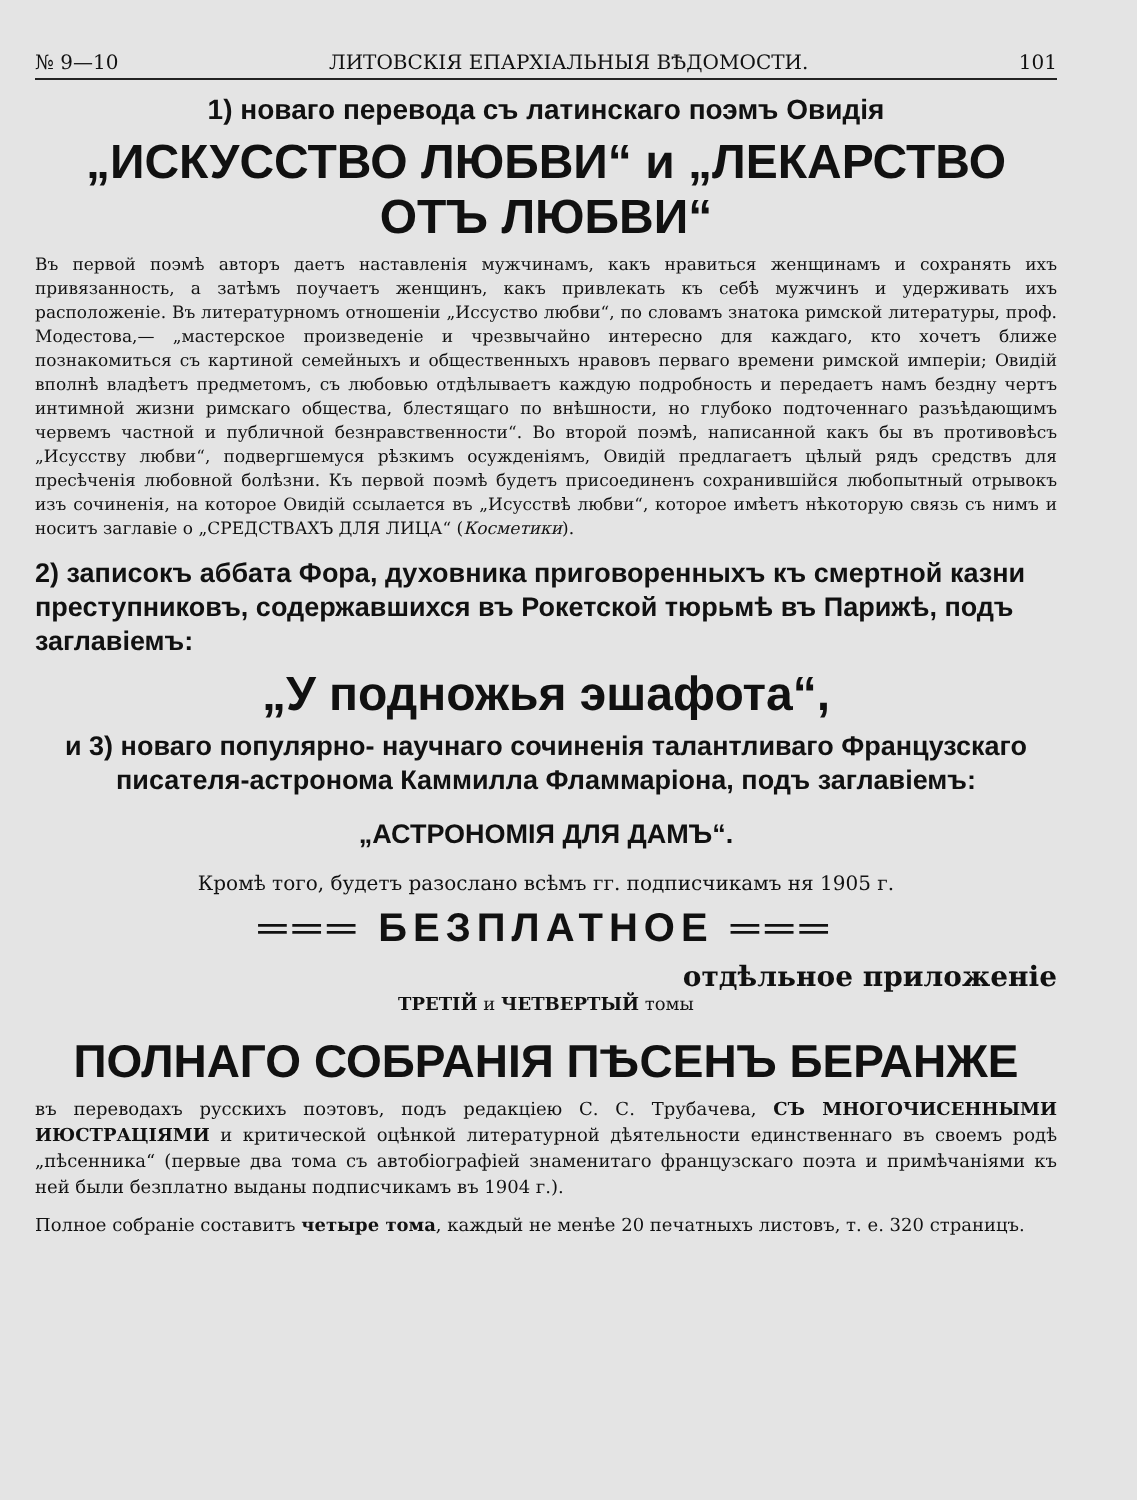№ 9—10 ЛИТОВСКІЯ ЕПАРХІАЛЬНЫЯ ВѢДОМОСТИ. 101
1) новаго перевода съ латинскаго поэмъ Овидія
„ИСКУССТВО ЛЮБВИ“ и „ЛЕКАРСТВО ОТЪ ЛЮБВИ“
Въ первой поэмѣ авторъ даетъ наставленія мужчинамъ, какъ нравиться женщинамъ и сохранять ихъ привязанность, а затѣмъ поучаетъ женщинъ, какъ привлекать къ себѣ мужчинъ и удерживать ихъ расположеніе. Въ литературномъ отношеніи „Иссуство любви“, по словамъ знатока римской литературы, проф. Модестова,— „мастерское произведеніе и чрезвычайно интересно для каждаго, кто хочетъ ближе познакомиться съ картиной семейныхъ и общественныхъ нравовъ перваго времени римской имперіи; Овидій вполнѣ владѣетъ предметомъ, съ любовью отдѣлываетъ каждую подробность и передаетъ намъ бездну чертъ интимной жизни римскаго общества, блестящаго по внѣшности, но глубоко подточеннаго разъѣдающимъ червемъ частной и публичной безнравственности“. Во второй поэмѣ, написанной какъ бы въ противовѣсъ „Исусству любви“, подвергшемуся рѣзкимъ осужденіямъ, Овидій предлагаетъ цѣлый рядъ средствъ для пресѣченія любовной болѣзни. Къ первой поэмѣ будетъ присоединенъ сохранившійся любопытный отрывокъ изъ сочиненія, на которое Овидій ссылается въ „Исусствѣ любви“, которое имѣетъ нѣкоторую связь съ нимъ и носитъ заглавіе о „СРЕДСТВАХЪ ДЛЯ ЛИЦА“ (Косметики).
2) записокъ аббата Фора, духовника приговоренныхъ къ смертной казни преступниковъ, содержавшихся въ Рокетской тюрьмѣ въ Парижѣ, подъ заглавіемъ:
„У подножья эшафота“,
и 3) новаго популярно- научнаго сочиненія талантливаго Французскаго писателя-астронома Каммилла Фламмаріона, подъ заглавіемъ:
„АСТРОНОМІЯ ДЛЯ ДАМЪ“.
Кромѣ того, будетъ разослано всѣмъ гг. подписчикамъ ня 1905 г.
═══ БЕЗПЛАТНОЕ ═══
отдѣльное приложеніе
ТРЕТІЙ и ЧЕТВЕРТЫЙ томы
ПОЛНАГО СОБРАНІЯ ПѢСЕНЪ БЕРАНЖЕ
въ переводахъ русскихъ поэтовъ, подъ редакціею С. С. Трубачева, СЪ МНОГОЧИСЕННЫМИ ИЮСТРАЦІЯМИ и критической оцѣнкой литературной дѣятельности единственнаго въ своемъ родѣ „пѣсенника“ (первые два тома съ автобіографіей знаменитаго французскаго поэта и примѣчаніями къ ней были безплатно выданы подписчикамъ въ 1904 г.).
Полное собраніе составитъ четыре тома, каждый не менѣе 20 печатныхъ листовъ, т. е. 320 страницъ.